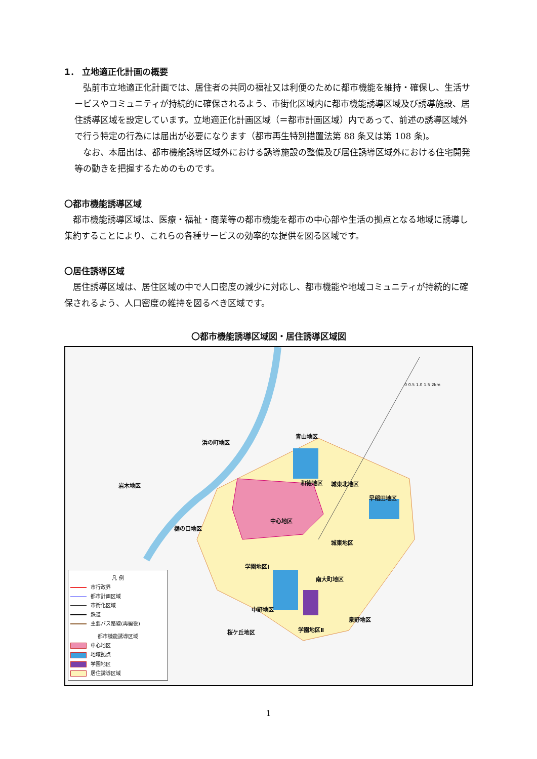1． 立地適正化計画の概要
　弘前市立地適正化計画では、居住者の共同の福祉又は利便のために都市機能を維持・確保し、生活サービスやコミュニティが持続的に確保されるよう、市街化区域内に都市機能誘導区域及び誘導施設、居住誘導区域を設定しています。立地適正化計画区域（＝都市計画区域）内であって、前述の誘導区域外で行う特定の行為には届出が必要になります（都市再生特別措置法第 88 条又は第 108 条)。
　なお、本届出は、都市機能誘導区域外における誘導施設の整備及び居住誘導区域外における住宅開発等の動きを把握するためのものです。
〇都市機能誘導区域
　都市機能誘導区域は、医療・福祉・商業等の都市機能を都市の中心部や生活の拠点となる地域に誘導し集約することにより、これらの各種サービスの効率的な提供を図る区域です。
〇居住誘導区域
　居住誘導区域は、居住区域の中で人口密度の減少に対応し、都市機能や地域コミュニティが持続的に確保されるよう、人口密度の維持を図るべき区域です。
〇都市機能誘導区域図・居住誘導区域図
浜の町地区
青山地区
岩木地区 和徳地区 城東北地区
早稲田地区
中心地区
樋の口地区
城東地区
学園地区Ⅰ
南大町地区
中野地区
泉野地区
学園地区Ⅱ 桜ケ丘地区
0 0.5 1.0 1.5 2km
凡 例
市行政界
都市計画区域
市街化区域
鉄道
主要バス路線(再編後)
都市機能誘導区域
中心地区
地域拠点
学園地区
居住誘導区域
1